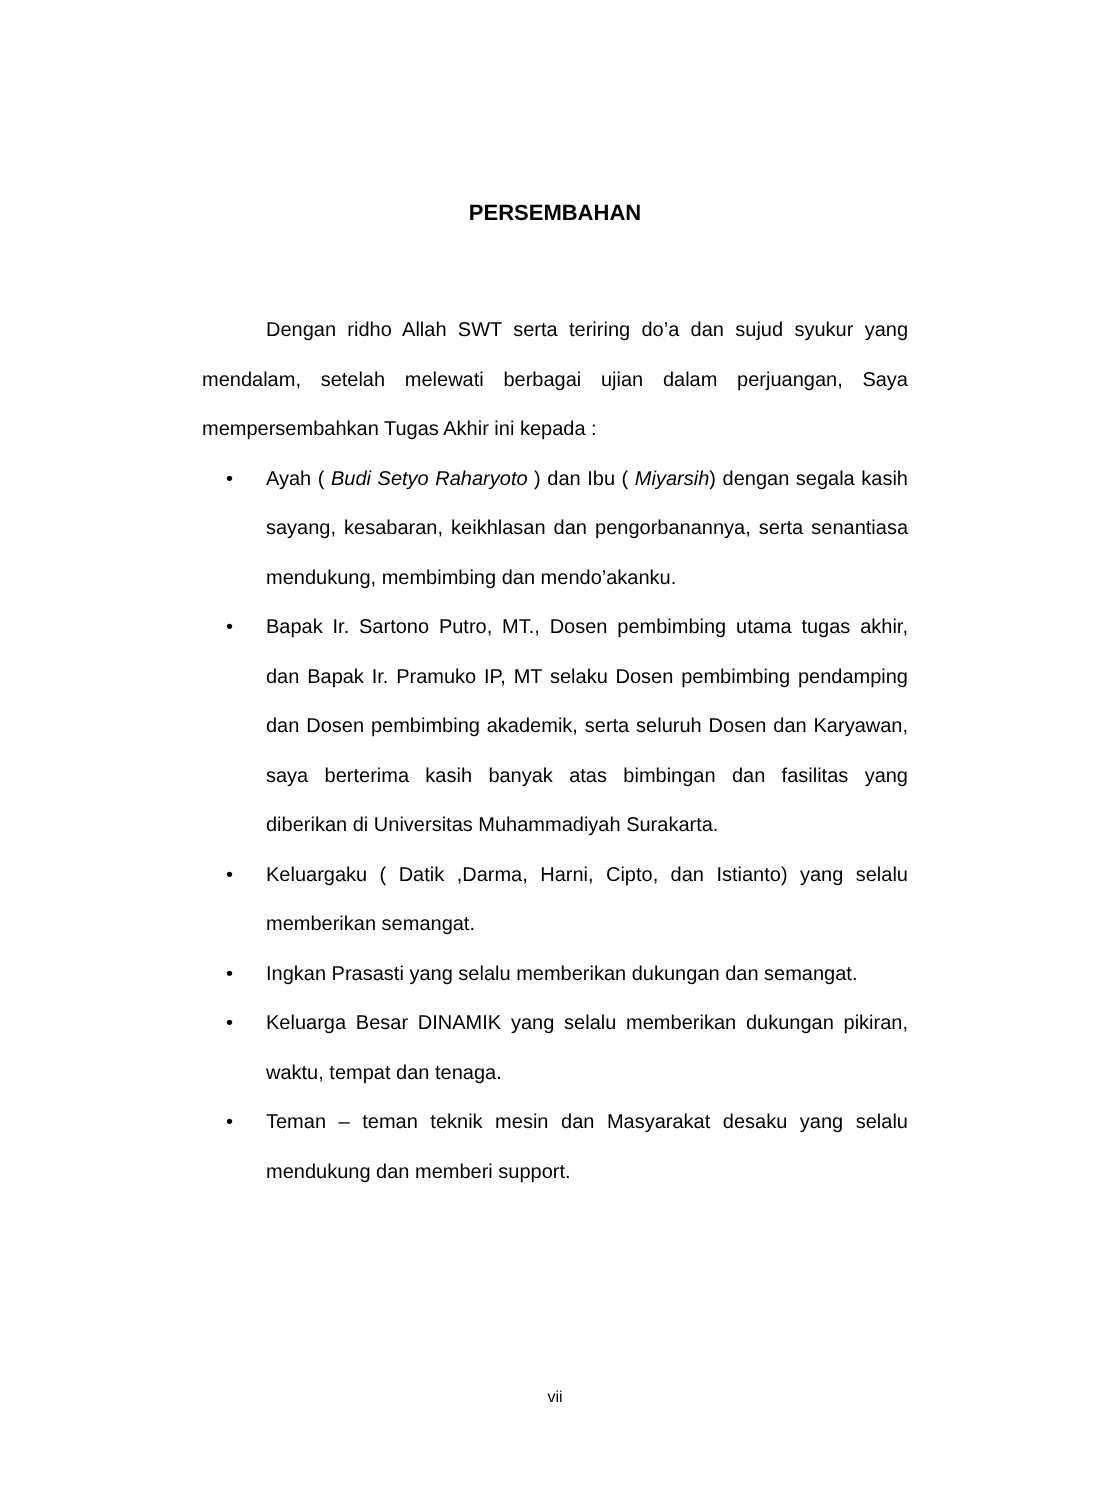PERSEMBAHAN
Dengan ridho Allah SWT serta teriring do’a dan sujud syukur yang mendalam, setelah melewati berbagai ujian dalam perjuangan, Saya mempersembahkan Tugas Akhir ini kepada :
• Ayah ( Budi Setyo Raharyoto ) dan Ibu ( Miyarsih) dengan segala kasih sayang, kesabaran, keikhlasan dan pengorbanannya, serta senantiasa mendukung, membimbing dan mendo’akanku.
• Bapak Ir. Sartono Putro, MT., Dosen pembimbing utama tugas akhir, dan Bapak Ir. Pramuko IP, MT selaku Dosen pembimbing pendamping dan Dosen pembimbing akademik, serta seluruh Dosen dan Karyawan, saya berterima kasih banyak atas bimbingan dan fasilitas yang diberikan di Universitas Muhammadiyah Surakarta.
• Keluargaku ( Datik ,Darma, Harni, Cipto, dan Istianto) yang selalu memberikan semangat.
• Ingkan Prasasti yang selalu memberikan dukungan dan semangat.
• Keluarga Besar DINAMIK yang selalu memberikan dukungan pikiran, waktu, tempat dan tenaga.
• Teman – teman teknik mesin dan Masyarakat desaku yang selalu mendukung dan memberi support.
vii